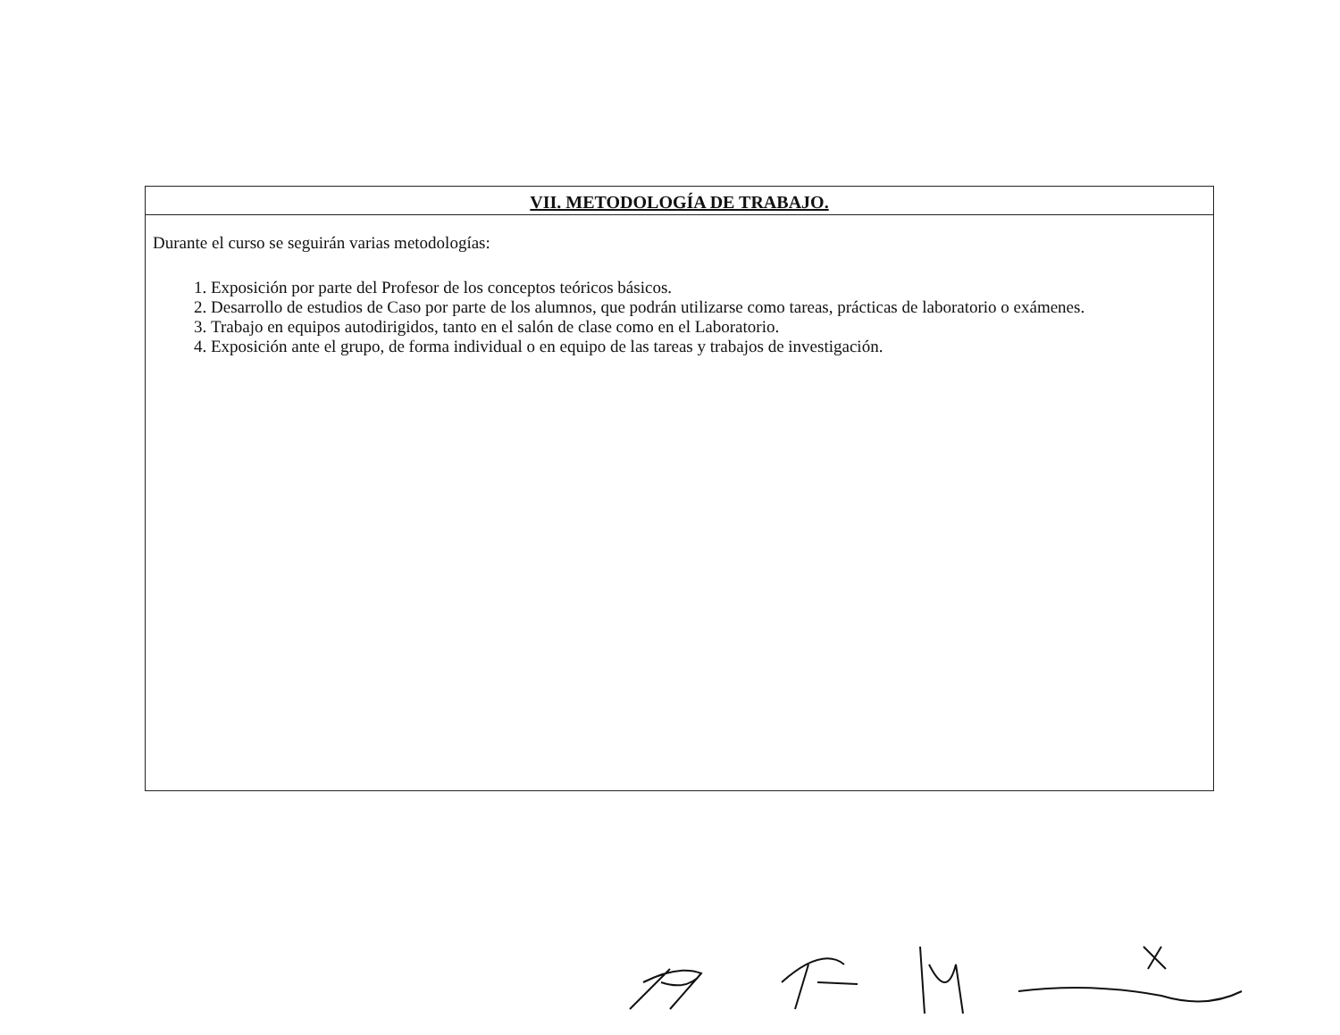VII. METODOLOGÍA DE TRABAJO.
Durante el curso se seguirán varias metodologías:
1. Exposición por parte del Profesor de los conceptos teóricos básicos.
2. Desarrollo de estudios de Caso por parte de los alumnos, que podrán utilizarse como tareas, prácticas de laboratorio o exámenes.
3. Trabajo en equipos autodirigidos, tanto en el salón de clase como en el Laboratorio.
4. Exposición ante el grupo, de forma individual o en equipo de las tareas y trabajos de investigación.